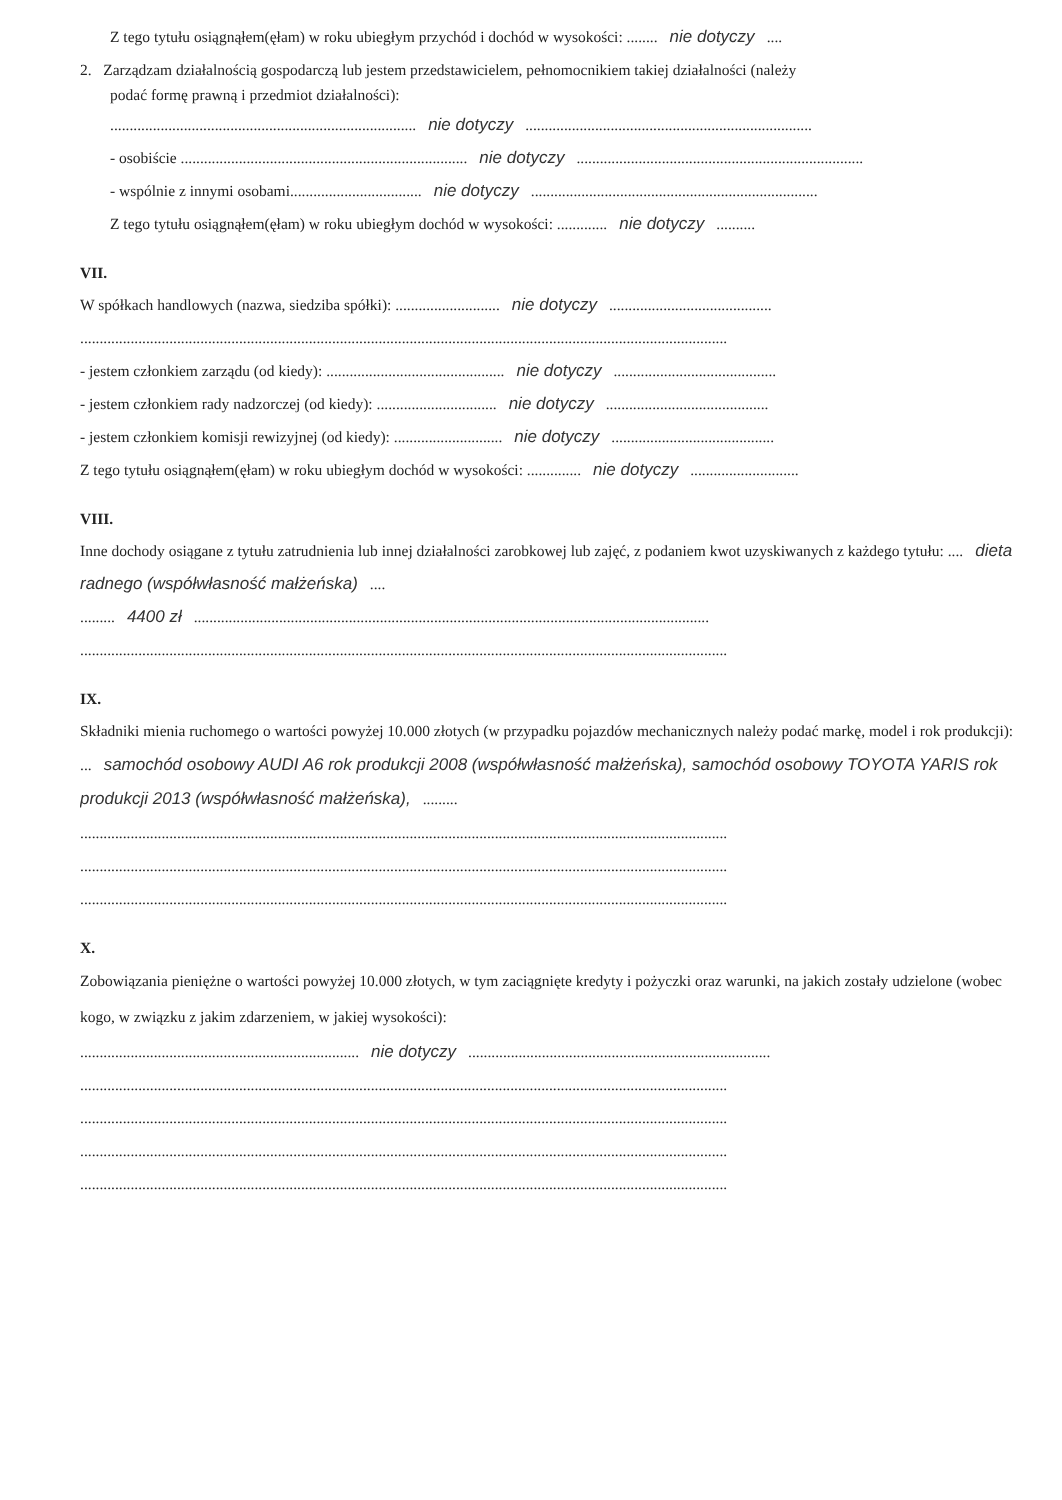Z tego tytułu osiągnąłem(ęłam) w roku ubiegłym przychód i dochód w wysokości: ........ nie dotyczy....
2. Zarządzam działalnością gospodarczą lub jestem przedstawicielem, pełnomocnikiem takiej działalności (należy
podać formę prawną i przedmiot działalności):
............................................................................... nie dotyczy..........................................................................
- osobiście .......................................................................... nie dotyczy..........................................................................
- wspólnie z innymi osobami.................................. nie dotyczy..........................................................................
Z tego tytułu osiągnąłem(ęłam) w roku ubiegłym dochód w wysokości: ............. nie dotyczy..........
VII.
W spółkach handlowych (nazwa, siedziba spółki): ........................... nie dotyczy..........................................
.......................................................................................................................................................................
- jestem członkiem zarządu (od kiedy): .............................................. nie dotyczy..........................................
- jestem członkiem rady nadzorczej (od kiedy): ............................... nie dotyczy..........................................
- jestem członkiem komisji rewizyjnej (od kiedy): ............................ nie dotyczy..........................................
Z tego tytułu osiągnąłem(ęłam) w roku ubiegłym dochód w wysokości: .............. nie dotyczy............................
VIII.
Inne dochody osiągane z tytułu zatrudnienia lub innej działalności zarobkowej lub zajęć, z podaniem kwot uzyskiwanych z każdego tytułu: .... dieta radnego (współwłasność małżeńska)....
......... 4400 zł.....................................................................................................................................
.......................................................................................................................................................................
IX.
Składniki mienia ruchomego o wartości powyżej 10.000 złotych (w przypadku pojazdów mechanicznych należy podać markę, model i rok produkcji): ... samochód osobowy AUDI A6 rok produkcji 2008 (współwłasność małżeńska), samochód osobowy TOYOTA YARIS rok produkcji 2013 (współwłasność małżeńska),.........
.......................................................................................................................................................................
.......................................................................................................................................................................
.......................................................................................................................................................................
X.
Zobowiązania pieniężne o wartości powyżej 10.000 złotych, w tym zaciągnięte kredyty i pożyczki oraz warunki, na jakich zostały udzielone (wobec kogo, w związku z jakim zdarzeniem, w jakiej wysokości):
........................................................................ nie dotyczy..............................................................................
.......................................................................................................................................................................
.......................................................................................................................................................................
.......................................................................................................................................................................
.......................................................................................................................................................................